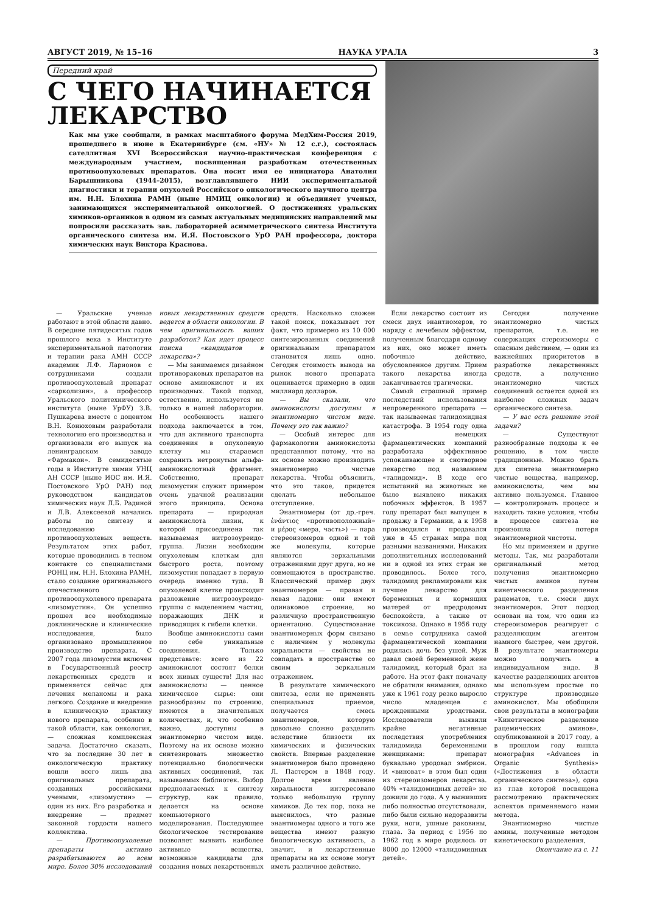АВГУСТ 2019, № 15–16 НАУКА УРАЛА 3
Передний край
С ЧЕГО НАЧИНАЕТСЯ ЛЕКАРСТВО
Как мы уже сообщали, в рамках масштабного форума МедХим-Россия 2019, прошедшего в июне в Екатеринбурге (см. «НУ» № 12 с.г.), состоялась сателлитная XVI Всероссийская научно-практическая конференция с международным участием, посвященная разработкам отечественных противоопухолевых препаратов. Она носит имя ее инициатора Анатолия Барышникова (1944–2015), возглавлявшего НИИ экспериментальной диагностики и терапии опухолей Российского онкологического научного центра им. Н.Н. Блохина РАМН (ныне НМИЦ онкологии) и объединяет ученых, занимающихся экспериментальной онкологией. О достижениях уральских химиков-органиков в одном из самых актуальных медицинских направлений мы попросили рассказать зав. лабораторией асимметрического синтеза Института органического синтеза им. И.Я. Постовского УрО РАН профессора, доктора химических наук Виктора Краснова.
— Уральские ученые работают в этой области давно. В середине пятидесятых годов прошлого века в Институте экспериментальной патологии и терапии рака АМН СССР академик Л.Ф. Ларионов с сотрудниками создали противоопухолевый препарат «сарколизин», а профессор Уральского политехнического института (ныне УрФУ) З.В. Пушкарева вместе с доцентом В.Н. Конюховым разработали технологию его производства и организовали его выпуск на ленинградском заводе «Фармакон». В семидесятые годы в Институте химии УНЦ АН СССР (ныне ИОС им. И.Я. Постовского УрО РАН) под руководством кандидатов химических наук Л.Б. Радиной и Л.В. Алексеевой начались работы по синтезу и исследованию противоопухолевых веществ. Результатом этих работ, которые проводились в тесном контакте со специалистами РОНЦ им. Н.Н. Блохина РАМН, стало создание оригинального отечественного противоопухолевого препарата «лизомустин». Он успешно прошел все необходимые доклинические и клинические исследования, было организовано промышленное производство препарата. С 2007 года лизомустин включен в Государственный реестр лекарственных средств и применяется сейчас для лечения меланомы и рака легкого. Создание и внедрение в клиническую практику нового препарата, особенно в такой области, как онкология, — сложная комплексная задача. Достаточно сказать, что за последние 30 лет в онкологическую практику вошли всего лишь два оригинальных препарата, созданных российскими учеными, «лизомустин» — один из них. Его разработка и внедрение — предмет законной гордости нашего коллектива.
— Противоопухолевые препараты активно разрабатываются во всем мире. Более 30% исследований новых лекарственных средств ведется в области онкологии. В чем оригинальность ваших разработок? Как идет процесс поиска «кандидатов в лекарства»?
— Мы занимаемся дизайном противораковых препаратов на основе аминокислот и их производных. Такой подход, естественно, используется не только в нашей лаборатории. Но особенность нашего подхода заключается в том, что для активного транспорта соединения в опухолевую клетку мы стараемся сохранить нетронутым альфа-аминокислотный фрагмент. Собственно, препарат лизомустин служит примером очень удачной реализации этого принципа. Основа препарата — природная аминокислота лизин, к которой присоединена так называемая нитрозоуреидо-группа. Лизин необходим опухолевым клеткам для быстрого роста, поэтому лизомустин попадает в первую очередь именно туда. В опухолевой клетке происходит разложение нитрозоуреидо-группы с выделением частиц, поражающих ДНК и приводящих к гибели клетки.
Вообще аминокислоты сами по себе уникальные соединения. Только представьте: всего из 22 аминокислот состоят белки всех живых существ! Для нас аминокислоты — ценное химическое сырье: они разнообразны по строению, имеются в значительных количествах, и, что особенно важно, доступны в энантиомерно чистом виде. Поэтому на их основе можно синтезировать множество потенциально биологически активных соединений, так называемых библиотек. Выбор предполагаемых к синтезу структур, как правило, делается на основе компьютерного моделирования. Последующее биологическое тестирование позволяет выявить наиболее активные вещества, возможные кандидаты для создания новых лекарственных средств. Насколько сложен такой поиск, показывает тот факт, что примерно из 10 000 синтезированных соединений оригинальным препаратом становится лишь одно. Сегодня стоимость вывода на рынок нового препарата оценивается примерно в один миллиард долларов.
— Вы сказали, что аминокислоты доступны в энантиомерно чистом виде. Почему это так важно?
— Особый интерес для фармакологии аминокислоты представляют потому, что на их основе можно производить энантиомерно чистые лекарства. Чтобы объяснить, что это такое, придется сделать небольшое отступление.
Энантиомеры (от др.-греч. ἐνάντιος «противоположный» и μέρος «мера, часть») — пара стереоизомеров одной и той же молекулы, которые являются зеркальными отражениями друг друга, но не совмещаются в пространстве. Классический пример двух энантиомеров — правая и левая ладони: они имеют одинаковое строение, но различную пространственную ориентацию. Существование энантиомерных форм связано с наличием у молекулы хиральности — свойства не совпадать в пространстве со своим зеркальным отражением.
В результате химического синтеза, если не применять специальных приемов, получается смесь энантиомеров, которую довольно сложно разделить вследствие близости их химических и физических свойств. Впервые разделение энантиомеров было проведено Л. Пастером в 1848 году. Долгое время явление хиральности интересовало только небольшую группу химиков. До тех пор, пока не выяснилось, что разные энантиомеры одного и того же вещества имеют разную биологическую активность, а значит, и лекарственные препараты на их основе могут иметь различное действие.
Если лекарство состоит из смеси двух энантиомеров, то наряду с лечебным эффектом, полученным благодаря одному из них, оно может иметь побочные действие, обусловленное другим. Прием такого лекарства иногда заканчивается трагически.
Самый страшный пример последствий использования непроверенного препарата — так называемая талидомидная катастрофа. В 1954 году одна из немецких фармацевтических компаний разработала эффективное успокаивающее и снотворное лекарство под названием «талидомид». В ходе его испытаний на животных не было выявлено никаких побочных эффектов. В 1957 году препарат был выпущен в продажу в Германии, а к 1958 производился и продавался уже в 45 странах мира под разными названиями. Никаких дополнительных исследований ни в одной из этих стран не проводилось. Более того, талидомид рекламировали как лучшее лекарство для беременных и кормящих матерей от предродовых беспокойств, а также от токсикоза. Однако в 1956 году в семье сотрудника самой фармацевтической компании родилась дочь без ушей. Муж давал своей беременной жене талидомид, который брал на работе. На этот факт поначалу не обратили внимания, однако уже к 1961 году резко выросло число младенцев с врожденными уродствами. Исследователи выявили крайне негативные последствия употребления талидомида беременными женщинами: препарат буквально уродовал эмбрион. И «виноват» в этом был один из стереоизомеров лекарства. 40% «талидомидных детей» не дожили до года. А у выживших либо полностью отсутствовали, либо были сильно недоразвиты руки, ноги, ушные раковины, глаза. За период с 1956 по 1962 год в мире родилось от 8000 до 12000 «талидомидных детей».
Сегодня получение энантиомерно чистых препаратов, т.е. не содержащих стереизомеры с опасным действием, — один из важнейших приоритетов в разработке лекарственных средств, а получение энантиомерно чистых соединений остается одной из наиболее сложных задач органического синтеза.
— У вас есть решение этой задачи?
— Существуют разнообразные подходы к ее решению, в том числе традиционные. Можно брать для синтеза энантиомерно чистые вещества, например, аминокислоты, чем мы активно пользуемся. Главное — контролировать процесс и находить такие условия, чтобы в процессе синтеза не произошла потеря энантиомерной чистоты.
Но мы применяем и другие методы. Так, мы разработали оригинальный метод получения энантиомерно чистых аминов путем кинетического разделения рацематов, т.е. смеси двух энантиомеров. Этот подход основан на том, что один из стереоизомеров реагирует с разделяющим агентом намного быстрее, чем другой. В результате энантиомеры можно получить в индивидуальном виде. В качестве разделяющих агентов мы используем простые по структуре производные аминокислот. Мы обобщили свои результаты в монографии «Кинетическое разделение рацемических аминов», опубликованной в 2017 году, а в прошлом году вышла монография «Advances in Organic Synthesis» («Достижения в области органического синтеза»), одна из глав которой посвящена рассмотрению практических аспектов применяемого нами метода.
Энантиомерно чистые амины, полученные методом кинетического разделения,
Окончание на с. 11